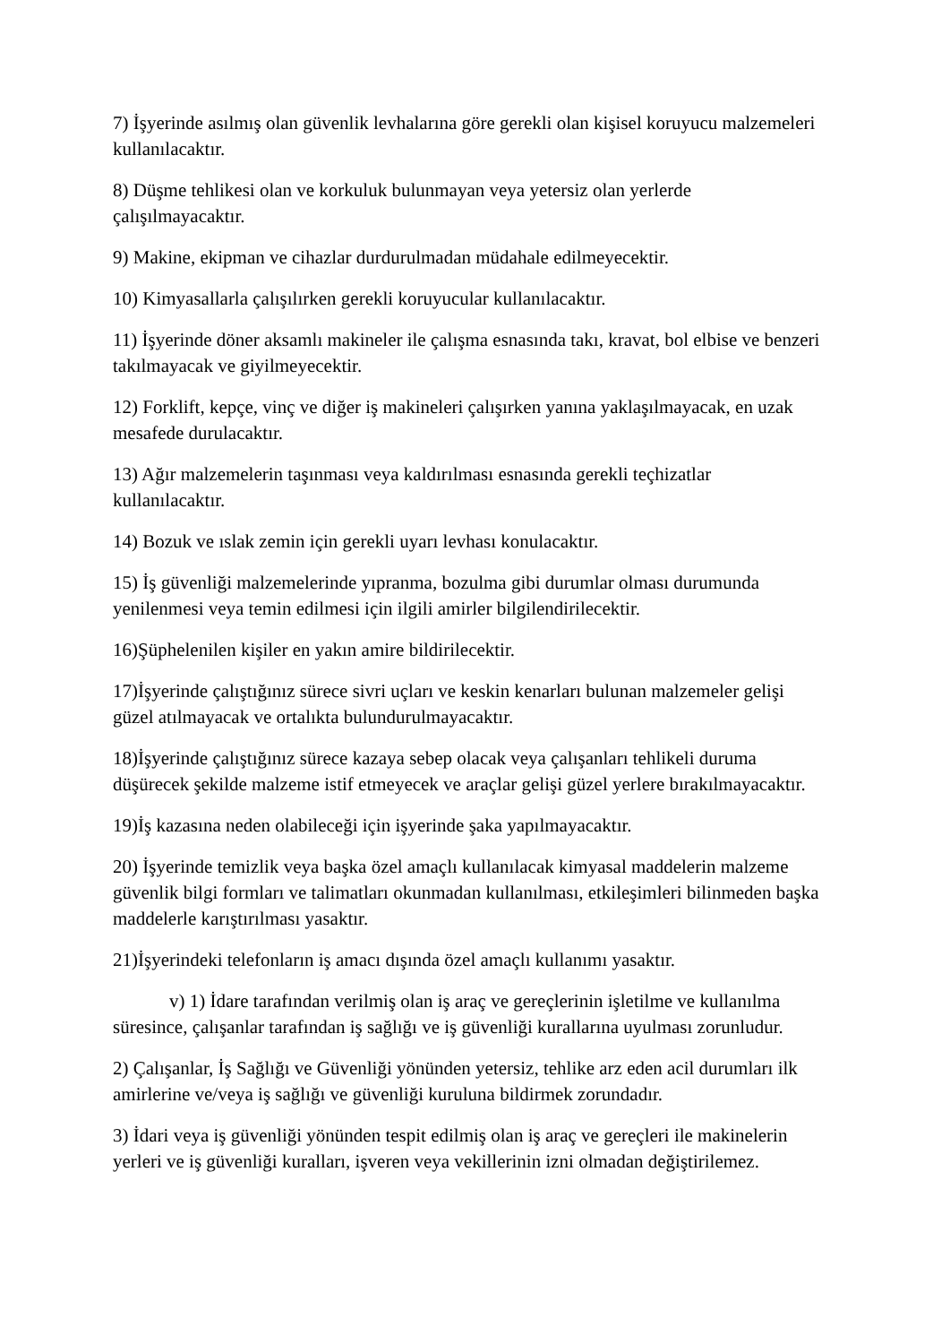7) İşyerinde asılmış olan güvenlik levhalarına göre gerekli olan kişisel koruyucu malzemeleri kullanılacaktır.
8) Düşme tehlikesi olan ve korkuluk bulunmayan veya yetersiz olan yerlerde
çalışılmayacaktır.
9) Makine, ekipman ve cihazlar durdurulmadan müdahale edilmeyecektir.
10) Kimyasallarla çalışılırken gerekli koruyucular kullanılacaktır.
11) İşyerinde döner aksamlı makineler ile çalışma esnasında takı, kravat, bol elbise ve benzeri takılmayacak ve giyilmeyecektir.
12) Forklift, kepçe, vinç ve diğer iş makineleri çalışırken yanına yaklaşılmayacak, en uzak mesafede durulacaktır.
13) Ağır malzemelerin taşınması veya kaldırılması esnasında gerekli teçhizatlar
kullanılacaktır.
14) Bozuk ve ıslak zemin için gerekli uyarı levhası konulacaktır.
15) İş güvenliği malzemelerinde yıpranma, bozulma gibi durumlar olması durumunda
yenilenmesi veya temin edilmesi için ilgili amirler bilgilendirilecektir.
16)Şüphelenilen kişiler en yakın amire bildirilecektir.
17)İşyerinde çalıştığınız sürece sivri uçları ve keskin kenarları bulunan malzemeler gelişi
güzel atılmayacak ve ortalıkta bulundurulmayacaktır.
18)İşyerinde çalıştığınız sürece kazaya sebep olacak veya çalışanları tehlikeli duruma
düşürecek şekilde malzeme istif etmeyecek ve araçlar gelişi güzel yerlere bırakılmayacaktır.
19)İş kazasına neden olabileceği için işyerinde şaka yapılmayacaktır.
20) İşyerinde temizlik veya başka özel amaçlı kullanılacak kimyasal maddelerin malzeme güvenlik bilgi formları ve talimatları okunmadan kullanılması, etkileşimleri bilinmeden başka maddelerle karıştırılması yasaktır.
21)İşyerindeki telefonların iş amacı dışında özel amaçlı kullanımı yasaktır.
v) 1) İdare tarafından verilmiş olan iş araç ve gereçlerinin işletilme ve kullanılma süresince, çalışanlar tarafından iş sağlığı ve iş güvenliği kurallarına uyulması zorunludur.
2) Çalışanlar, İş Sağlığı ve Güvenliği yönünden yetersiz, tehlike arz eden acil durumları ilk amirlerine ve/veya iş sağlığı ve güvenliği kuruluna bildirmek zorundadır.
3) İdari veya iş güvenliği yönünden tespit edilmiş olan iş araç ve gereçleri ile makinelerin yerleri ve iş güvenliği kuralları, işveren veya vekillerinin izni olmadan değiştirilemez.